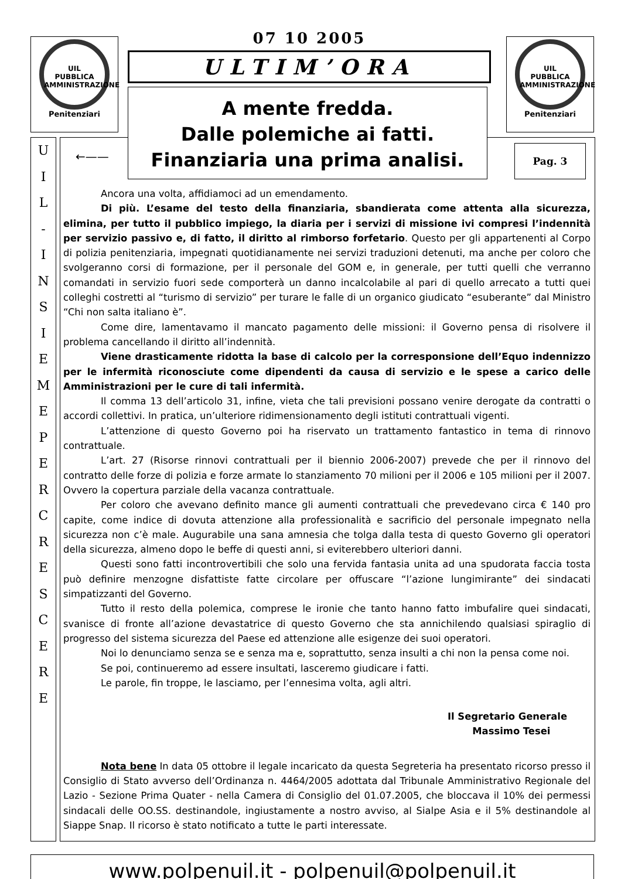UIL
PUBBLICA
AMMINISTRAZIONE
Penitenziari
UIL
PUBBLICA
AMMINISTRAZIONE
Penitenziari
U
I
L
-
I
N
S
I
E
M
E
P
E
R
C
R
E
S
C
E
R
E
←——
07 10 2005
ULTIM’ORA
A mente fredda.
Dalle polemiche ai fatti.
Finanziaria una prima analisi.
Pag. 3
Ancora una volta, affidiamoci ad un emendamento.
Di più. L’esame del testo della finanziaria, sbandierata come attenta alla sicurezza, elimina, per tutto il pubblico impiego, la diaria per i servizi di missione ivi compresi l’indennità per servizio passivo e, di fatto, il diritto al rimborso forfetario. Questo per gli appartenenti al Corpo di polizia penitenziaria, impegnati quotidianamente nei servizi traduzioni detenuti, ma anche per coloro che svolgeranno corsi di formazione, per il personale del GOM e, in generale, per tutti quelli che verranno comandati in servizio fuori sede comporterà un danno incalcolabile al pari di quello arrecato a tutti quei colleghi costretti al “turismo di servizio” per turare le falle di un organico giudicato “esuberante” dal Ministro “Chi non salta italiano è”.
Come dire, lamentavamo il mancato pagamento delle missioni: il Governo pensa di risolvere il problema cancellando il diritto all’indennità.
Viene drasticamente ridotta la base di calcolo per la corresponsione dell’Equo indennizzo per le infermità riconosciute come dipendenti da causa di servizio e le spese a carico delle Amministrazioni per le cure di tali infermità.
Il comma 13 dell’articolo 31, infine, vieta che tali previsioni possano venire derogate da contratti o accordi collettivi. In pratica, un’ulteriore ridimensionamento degli istituti contrattuali vigenti.
L’attenzione di questo Governo poi ha riservato un trattamento fantastico in tema di rinnovo contrattuale.
L’art. 27 (Risorse rinnovi contrattuali per il biennio 2006-2007) prevede che per il rinnovo del contratto delle forze di polizia e forze armate lo stanziamento 70 milioni per il 2006 e 105 milioni per il 2007. Ovvero la copertura parziale della vacanza contrattuale.
Per coloro che avevano definito mance gli aumenti contrattuali che prevedevano circa € 140 pro capite, come indice di dovuta attenzione alla professionalità e sacrificio del personale impegnato nella sicurezza non c’è male. Augurabile una sana amnesia che tolga dalla testa di questo Governo gli operatori della sicurezza, almeno dopo le beffe di questi anni, si eviterebbero ulteriori danni.
Questi sono fatti incontrovertibili che solo una fervida fantasia unita ad una spudorata faccia tosta può definire menzogne disfattiste fatte circolare per offuscare “l’azione lungimirante” dei sindacati simpatizzanti del Governo.
Tutto il resto della polemica, comprese le ironie che tanto hanno fatto imbufalire quei sindacati, svanisce di fronte all’azione devastatrice di questo Governo che sta annichilendo qualsiasi spiraglio di progresso del sistema sicurezza del Paese ed attenzione alle esigenze dei suoi operatori.
Noi lo denunciamo senza se e senza ma e, soprattutto, senza insulti a chi non la pensa come noi.
Se poi, continueremo ad essere insultati, lasceremo giudicare i fatti.
Le parole, fin troppe, le lasciamo, per l’ennesima volta, agli altri.
Il Segretario Generale
Massimo Tesei
Nota bene In data 05 ottobre il legale incaricato da questa Segreteria ha presentato ricorso presso il Consiglio di Stato avverso dell’Ordinanza n. 4464/2005 adottata dal Tribunale Amministrativo Regionale del Lazio - Sezione Prima Quater - nella Camera di Consiglio del 01.07.2005, che bloccava il 10% dei permessi sindacali delle OO.SS. destinandole, ingiustamente a nostro avviso, al Sialpe Asia e il 5% destinandole al Siappe Snap. Il ricorso è stato notificato a tutte le parti interessate.
www.polpenuil.it - polpenuil@polpenuil.it